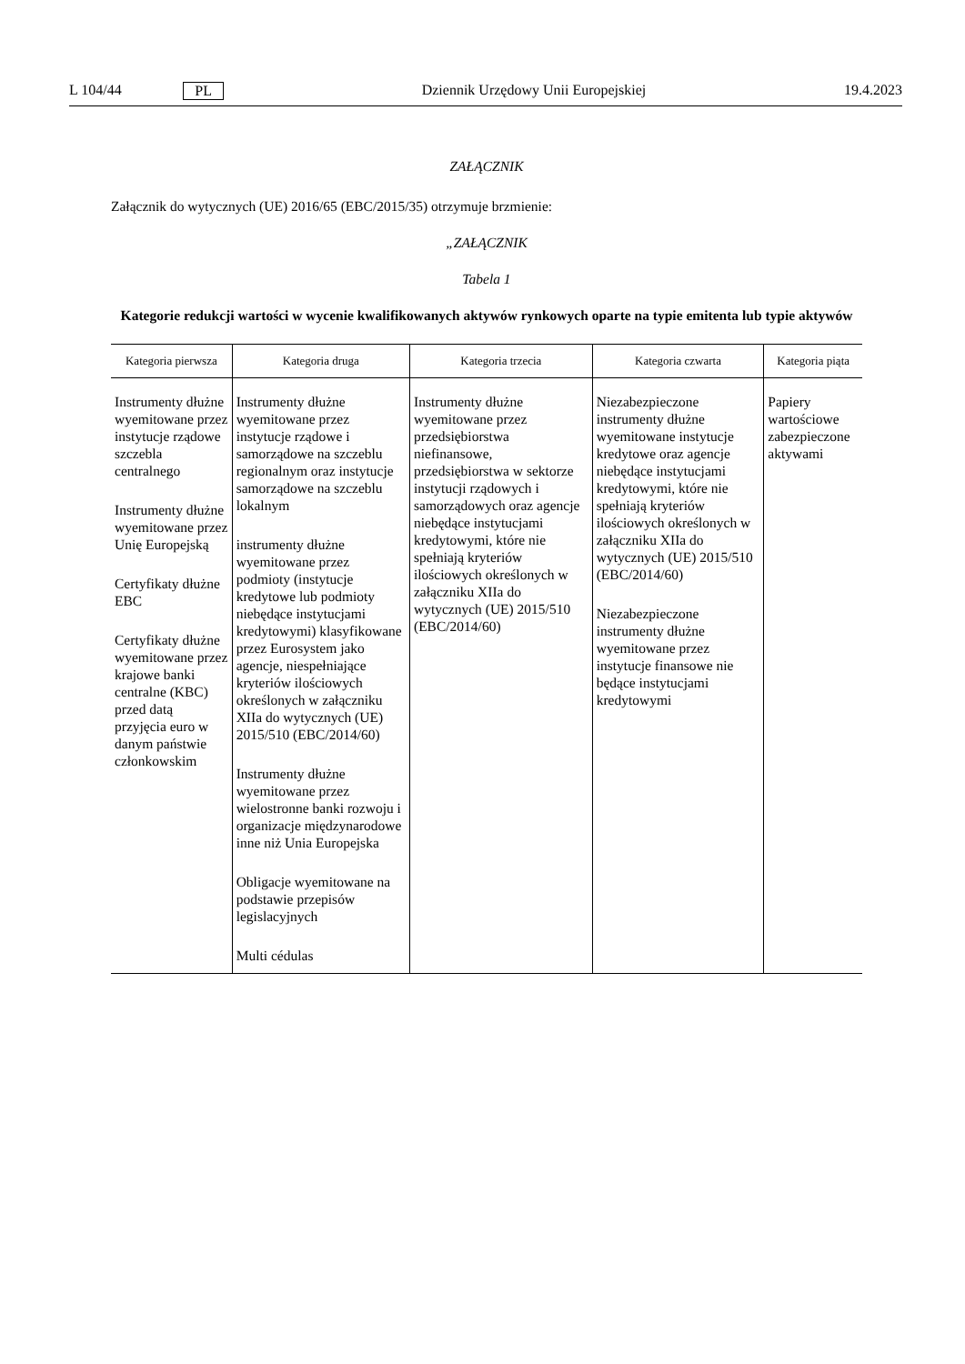L 104/44 PL Dziennik Urzędowy Unii Europejskiej 19.4.2023
ZAŁĄCZNIK
Załącznik do wytycznych (UE) 2016/65 (EBC/2015/35) otrzymuje brzmienie:
„ZAŁĄCZNIK
Tabela 1
Kategorie redukcji wartości w wycenie kwalifikowanych aktywów rynkowych oparte na typie emitenta lub typie aktywów
| Kategoria pierwsza | Kategoria druga | Kategoria trzecia | Kategoria czwarta | Kategoria piąta |
| --- | --- | --- | --- | --- |
| Instrumenty dłużne wyemitowane przez instytucje rządowe szczebla centralnego Instrumenty dłużne wyemitowane przez Unię Europejską Certyfikaty dłużne EBC Certyfikaty dłużne wyemitowane przez krajowe banki centralne (KBC) przed datą przyjęcia euro w danym państwie członkowskim | Instrumenty dłużne wyemitowane przez instytucje rządowe i samorządowe na szczeblu regionalnym oraz instytucje samorządowe na szczeblu lokalnym instrumenty dłużne wyemitowane przez podmioty (instytucje kredytowe lub podmioty niebędące instytucjami kredytowymi) klasyfikowane przez Eurosystem jako agencje, niespełniające kryteriów ilościowych określonych w załączniku XIIa do wytycznych (UE) 2015/510 (EBC/2014/60) Instrumenty dłużne wyemitowane przez wielostronne banki rozwoju i organizacje międzynarodowe inne niż Unia Europejska Obligacje wyemitowane na podstawie przepisów legislacyjnych Multi cédulas | Instrumenty dłużne wyemitowane przez przedsiębiorstwa niefinansowe, przedsiębiorstwa w sektorze instytucji rządowych i samorządowych oraz agencje niebędące instytucjami kredytowymi, które nie spełniają kryteriów ilościowych określonych w załączniku XIIa do wytycznych (UE) 2015/510 (EBC/2014/60) | Niezabezpieczone instrumenty dłużne wyemitowane instytucje kredytowe oraz agencje niebędące instytucjami kredytowymi, które nie spełniają kryteriów ilościowych określonych w załączniku XIIa do wytycznych (UE) 2015/510 (EBC/2014/60) Niezabezpieczone instrumenty dłużne wyemitowane przez instytucje finansowe nie będące instytucjami kredytowymi | Papiery wartościowe zabezpieczone aktywami |